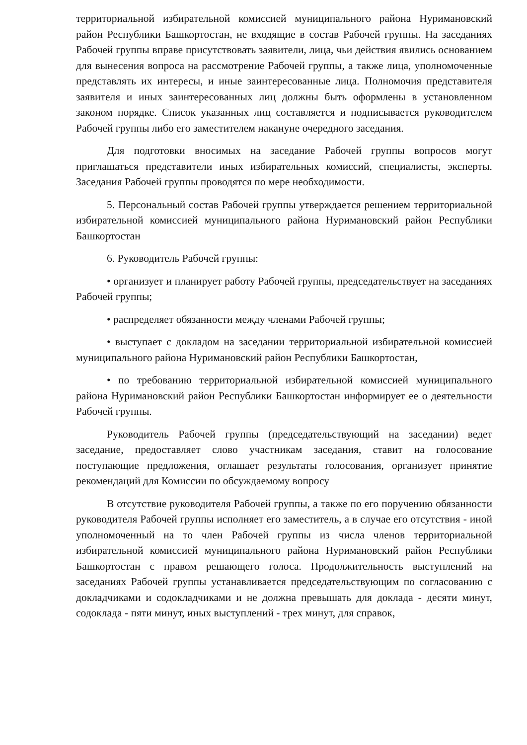территориальной избирательной комиссией муниципального района Нуримановский район Республики Башкортостан, не входящие в состав Рабочей группы. На заседаниях Рабочей группы вправе присутствовать заявители, лица, чьи действия явились основанием для вынесения вопроса на рассмотрение Рабочей группы, а также лица, уполномоченные представлять их интересы, и иные заинтересованные лица. Полномочия представителя заявителя и иных заинтересованных лиц должны быть оформлены в установленном законом порядке. Список указанных лиц составляется и подписывается руководителем Рабочей группы либо его заместителем накануне очередного заседания.
Для подготовки вносимых на заседание Рабочей группы вопросов могут приглашаться представители иных избирательных комиссий, специалисты, эксперты. Заседания Рабочей группы проводятся по мере необходимости.
5. Персональный состав Рабочей группы утверждается решением территориальной избирательной комиссией муниципального района Нуримановский район Республики Башкортостан
6. Руководитель Рабочей группы:
• организует и планирует работу Рабочей группы, председательствует на заседаниях Рабочей группы;
• распределяет обязанности между членами Рабочей группы;
• выступает с докладом на заседании территориальной избирательной комиссией муниципального района Нуримановский район Республики Башкортостан,
• по требованию территориальной избирательной комиссией муниципального района Нуримановский район Республики Башкортостан информирует ее о деятельности Рабочей группы.
Руководитель Рабочей группы (председательствующий на заседании) ведет заседание, предоставляет слово участникам заседания, ставит на голосование поступающие предложения, оглашает результаты голосования, организует принятие рекомендаций для Комиссии по обсуждаемому вопросу
В отсутствие руководителя Рабочей группы, а также по его поручению обязанности руководителя Рабочей группы исполняет его заместитель, а в случае его отсутствия - иной уполномоченный на то член Рабочей группы из числа членов территориальной избирательной комиссией муниципального района Нуримановский район Республики Башкортостан с правом решающего голоса. Продолжительность выступлений на заседаниях Рабочей группы устанавливается председательствующим по согласованию с докладчиками и содокладчиками и не должна превышать для доклада - десяти минут, содоклада - пяти минут, иных выступлений - трех минут, для справок,